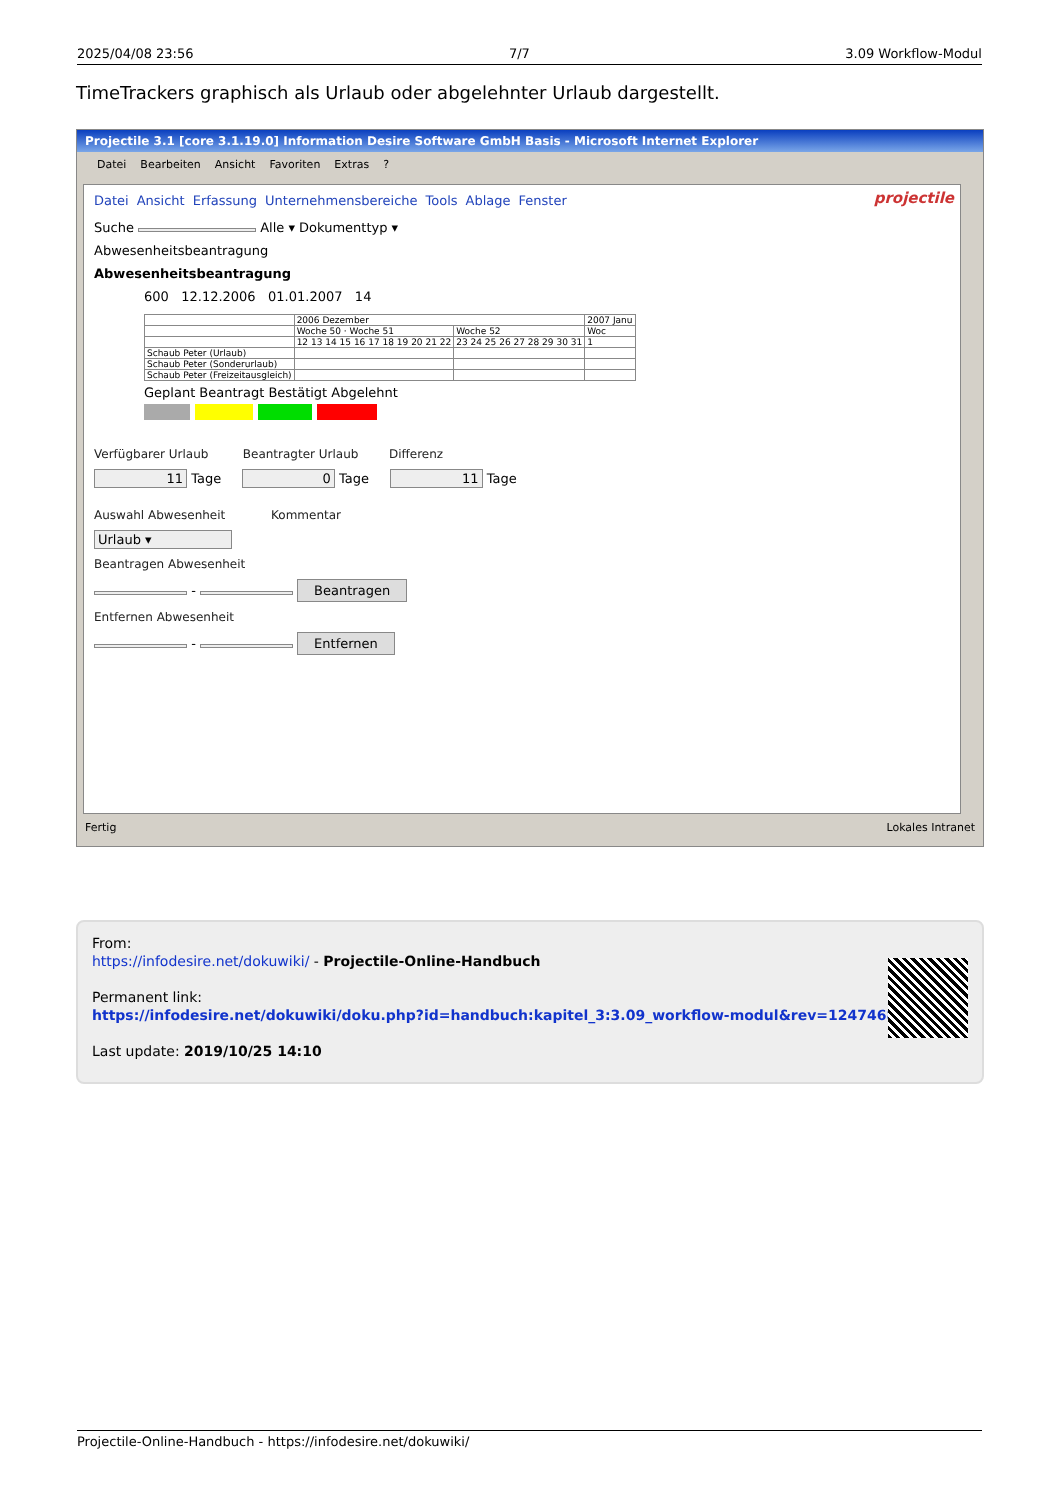2025/04/08 23:56 7/7 3.09 Workflow-Modul
TimeTrackers graphisch als Urlaub oder abgelehnter Urlaub dargestellt.
Projectile 3.1 [core 3.1.19.0] Information Desire Software GmbH Basis - Microsoft Internet Explorer
Datei Bearbeiten Ansicht Favoriten Extras?
projectile
Datei Ansicht Erfassung Unternehmensbereiche Tools Ablage Fenster
Suche Alle ▾ Dokumenttyp ▾
Abwesenheitsbeantragung
Abwesenheitsbeantragung
600 12.12.2006 01.01.2007 14
| | 2006 Dezember | | 2007 Janu |
| | Woche 50 · Woche 51 | Woche 52 | Woc |
| | 12 13 14 15 16 17 18 19 20 21 22 | 23 24 25 26 27 28 29 30 31 | 1 |
| Schaub Peter (Urlaub) | | | |
| Schaub Peter (Sonderurlaub) | | | |
| Schaub Peter (Freizeitausgleich) | | | |
Geplant Beantragt Bestätigt Abgelehnt
Verfügbarer Urlaub Beantragter Urlaub Differenz
11 Tage 0 Tage 11 Tage
Auswahl Abwesenheit Kommentar
Urlaub ▾
Beantragen Abwesenheit
- Beantragen
Entfernen Abwesenheit
- Entfernen
Fertig Lokales Intranet
From:
https://infodesire.net/dokuwiki/ - Projectile-Online-Handbuch
Permanent link:
https://infodesire.net/dokuwiki/doku.php?id=handbuch:kapitel_3:3.09_workflow-modul&rev=1247468283
Last update: 2019/10/25 14:10
Projectile-Online-Handbuch - https://infodesire.net/dokuwiki/